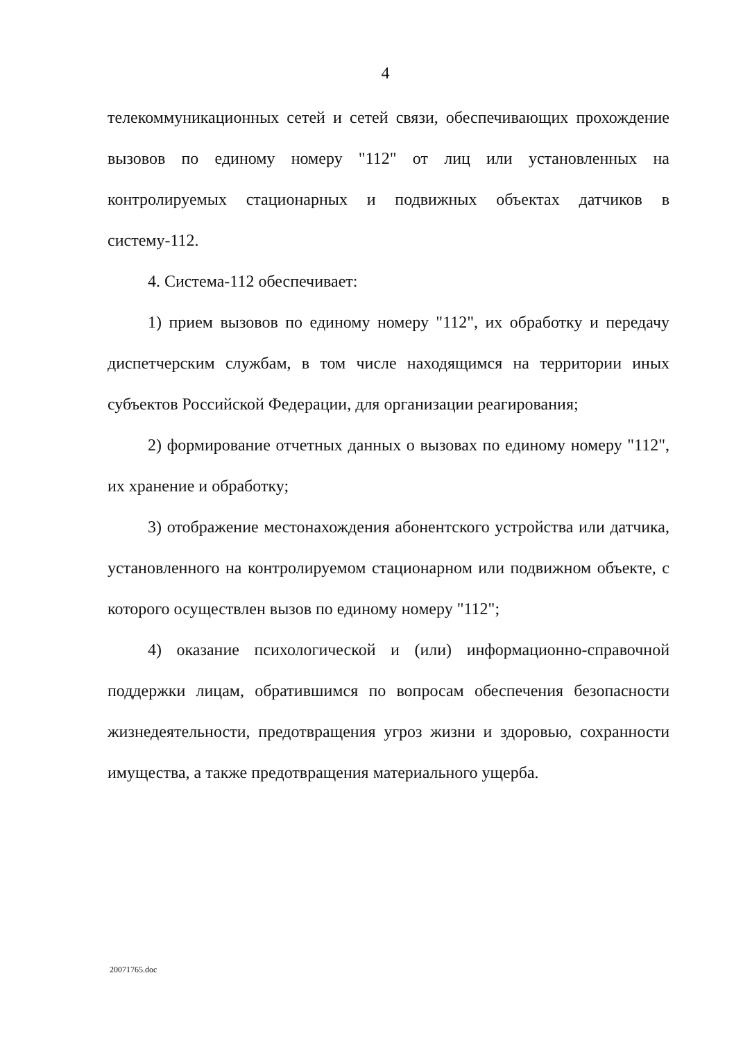4
телекоммуникационных сетей и сетей связи, обеспечивающих прохождение вызовов по единому номеру "112" от лиц или установленных на контролируемых стационарных и подвижных объектах датчиков в систему-112.
4. Система-112 обеспечивает:
1) прием вызовов по единому номеру "112", их обработку и передачу диспетчерским службам, в том числе находящимся на территории иных субъектов Российской Федерации, для организации реагирования;
2) формирование отчетных данных о вызовах по единому номеру "112", их хранение и обработку;
3) отображение местонахождения абонентского устройства или датчика, установленного на контролируемом стационарном или подвижном объекте, с которого осуществлен вызов по единому номеру "112";
4) оказание психологической и (или) информационно-справочной поддержки лицам, обратившимся по вопросам обеспечения безопасности жизнедеятельности, предотвращения угроз жизни и здоровью, сохранности имущества, а также предотвращения материального ущерба.
20071765.doc